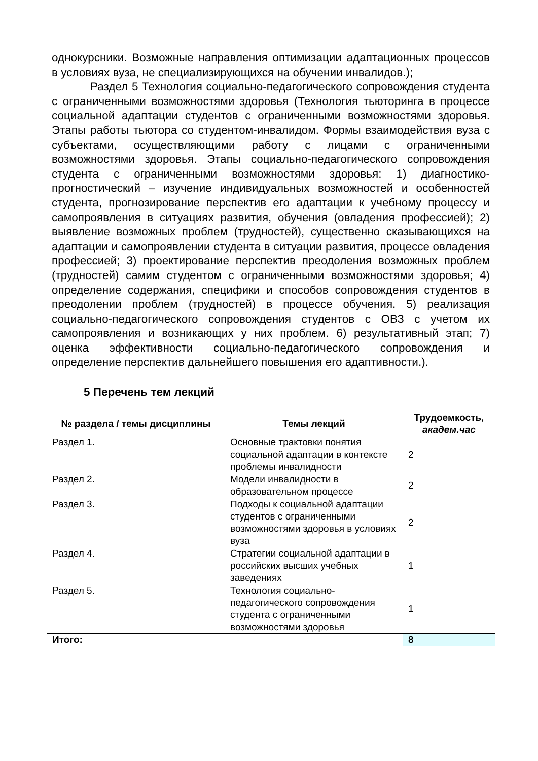однокурсники. Возможные направления оптимизации адаптационных процессов в условиях вуза, не специализирующихся на обучении инвалидов.);
Раздел 5 Технология социально-педагогического сопровождения студента с ограниченными возможностями здоровья (Технология тьюторинга в процессе социальной адаптации студентов с ограниченными возможностями здоровья. Этапы работы тьютора со студентом-инвалидом. Формы взаимодействия вуза с субъектами, осуществляющими работу с лицами с ограниченными возможностями здоровья. Этапы социально-педагогического сопровождения студента с ограниченными возможностями здоровья: 1) диагностико-прогностический – изучение индивидуальных возможностей и особенностей студента, прогнозирование перспектив его адаптации к учебному процессу и самопроявления в ситуациях развития, обучения (овладения профессией); 2) выявление возможных проблем (трудностей), существенно сказывающихся на адаптации и самопроявлении студента в ситуации развития, процессе овладения профессией; 3) проектирование перспектив преодоления возможных проблем (трудностей) самим студентом с ограниченными возможностями здоровья; 4) определение содержания, специфики и способов сопровождения студентов в преодолении проблем (трудностей) в процессе обучения. 5) реализация социально-педагогического сопровождения студентов с ОВЗ с учетом их самопроявления и возникающих у них проблем. 6) результативный этап; 7) оценка эффективности социально-педагогического сопровождения и определение перспектив дальнейшего повышения его адаптивности.).
5 Перечень тем лекций
| № раздела / темы дисциплины | Темы лекций | Трудоемкость, академ.час |
| --- | --- | --- |
| Раздел 1. | Основные трактовки понятия социальной адаптации в контексте проблемы инвалидности | 2 |
| Раздел 2. | Модели инвалидности в образовательном процессе | 2 |
| Раздел 3. | Подходы к социальной адаптации студентов с ограниченными возможностями здоровья в условиях вуза | 2 |
| Раздел 4. | Стратегии социальной адаптации в российских высших учебных заведениях | 1 |
| Раздел 5. | Технология социально-педагогического сопровождения студента с ограниченными возможностями здоровья | 1 |
| Итого: | | 8 |